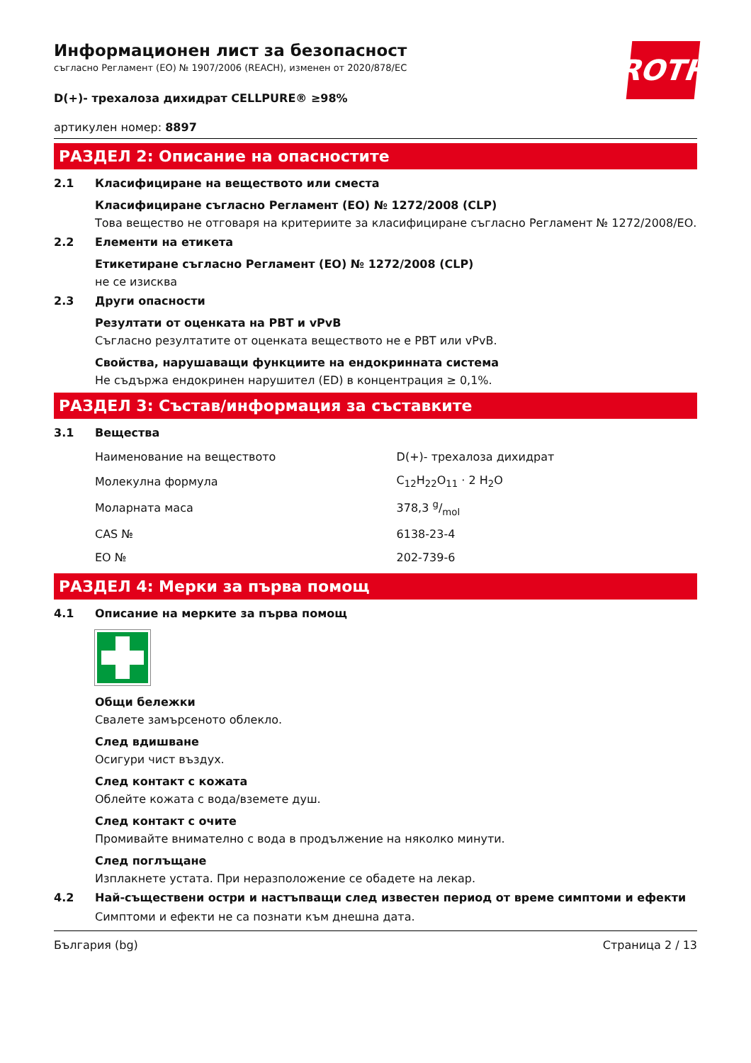ROTH
Информационен лист за безопасност
съгласно Регламент (ЕО) № 1907/2006 (REACH), изменен от 2020/878/ЕС
D(+)- трехалоза дихидрат CELLPURE® ≥98%
артикулен номер: 8897
РАЗДЕЛ 2: Описание на опасностите
2.1 Класифициране на веществото или сместа
Класифициране съгласно Регламент (ЕО) № 1272/2008 (CLP)
Това вещество не отговаря на критериите за класифициране съгласно Регламент № 1272/2008/ЕО.
2.2 Елементи на етикета
Етикетиране съгласно Регламент (ЕО) № 1272/2008 (CLP)
не се изисква
2.3 Други опасности
Резултати от оценката на PBT и vPvB
Съгласно резултатите от оценката веществото не е PBT или vPvB.
Свойства, нарушаващи функциите на ендокринната система
Не съдържа ендокринен нарушител (ED) в концентрация ≥ 0,1%.
РАЗДЕЛ 3: Състав/информация за съставките
3.1 Вещества
| Наименование на веществото | D(+)- трехалоза дихидрат |
| Молекулна формула | C<sub>12</sub>H<sub>22</sub>O<sub>11</sub> · 2 H<sub>2</sub>O |
| Моларната маса | 378,3 g/mol |
| CAS № | 6138-23-4 |
| ЕО № | 202-739-6 |
РАЗДЕЛ 4: Мерки за първа помощ
4.1 Описание на мерките за първа помощ
Общи бележки
Свалете замърсеното облекло.
След вдишване
Осигури чист въздух.
След контакт с кожата
Облейте кожата с вода/вземете душ.
След контакт с очите
Промивайте внимателно с вода в продължение на няколко минути.
След поглъщане
Изплакнете устата. При неразположение се обадете на лекар.
4.2 Най-съществени остри и настъпващи след известен период от време симптоми и ефекти
Симптоми и ефекти не са познати към днешна дата.
България (bg) Страница 2 / 13